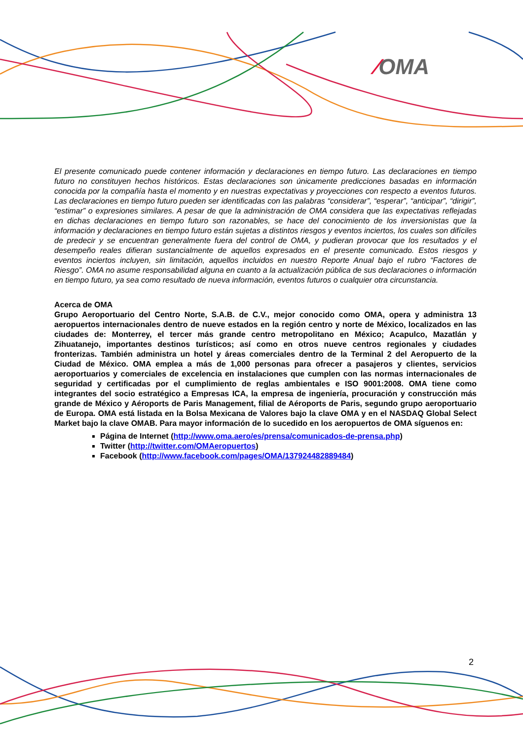⁄OMA
El presente comunicado puede contener información y declaraciones en tiempo futuro. Las declaraciones en tiempo futuro no constituyen hechos históricos. Estas declaraciones son únicamente predicciones basadas en información conocida por la compañía hasta el momento y en nuestras expectativas y proyecciones con respecto a eventos futuros. Las declaraciones en tiempo futuro pueden ser identificadas con las palabras “considerar”, “esperar”, “anticipar”, “dirigir”, “estimar” o expresiones similares. A pesar de que la administración de OMA considera que las expectativas reflejadas en dichas declaraciones en tiempo futuro son razonables, se hace del conocimiento de los inversionistas que la información y declaraciones en tiempo futuro están sujetas a distintos riesgos y eventos inciertos, los cuales son difíciles de predecir y se encuentran generalmente fuera del control de OMA, y pudieran provocar que los resultados y el desempeño reales difieran sustancialmente de aquellos expresados en el presente comunicado. Estos riesgos y eventos inciertos incluyen, sin limitación, aquellos incluidos en nuestro Reporte Anual bajo el rubro “Factores de Riesgo”. OMA no asume responsabilidad alguna en cuanto a la actualización pública de sus declaraciones o información en tiempo futuro, ya sea como resultado de nueva información, eventos futuros o cualquier otra circunstancia.
Acerca de OMA
Grupo Aeroportuario del Centro Norte, S.A.B. de C.V., mejor conocido como OMA, opera y administra 13 aeropuertos internacionales dentro de nueve estados en la región centro y norte de México, localizados en las ciudades de: Monterrey, el tercer más grande centro metropolitano en México; Acapulco, Mazatlán y Zihuatanejo, importantes destinos turísticos; así como en otros nueve centros regionales y ciudades fronterizas. También administra un hotel y áreas comerciales dentro de la Terminal 2 del Aeropuerto de la Ciudad de México. OMA emplea a más de 1,000 personas para ofrecer a pasajeros y clientes, servicios aeroportuarios y comerciales de excelencia en instalaciones que cumplen con las normas internacionales de seguridad y certificadas por el cumplimiento de reglas ambientales e ISO 9001:2008. OMA tiene como integrantes del socio estratégico a Empresas ICA, la empresa de ingeniería, procuración y construcción más grande de México y Aéroports de Paris Management, filial de Aéroports de Paris, segundo grupo aeroportuario de Europa. OMA está listada en la Bolsa Mexicana de Valores bajo la clave OMA y en el NASDAQ Global Select Market bajo la clave OMAB. Para mayor información de lo sucedido en los aeropuertos de OMA síguenos en:
Página de Internet (http://www.oma.aero/es/prensa/comunicados-de-prensa.php)
Twitter (http://twitter.com/OMAeropuertos)
Facebook (http://www.facebook.com/pages/OMA/137924482889484)
2